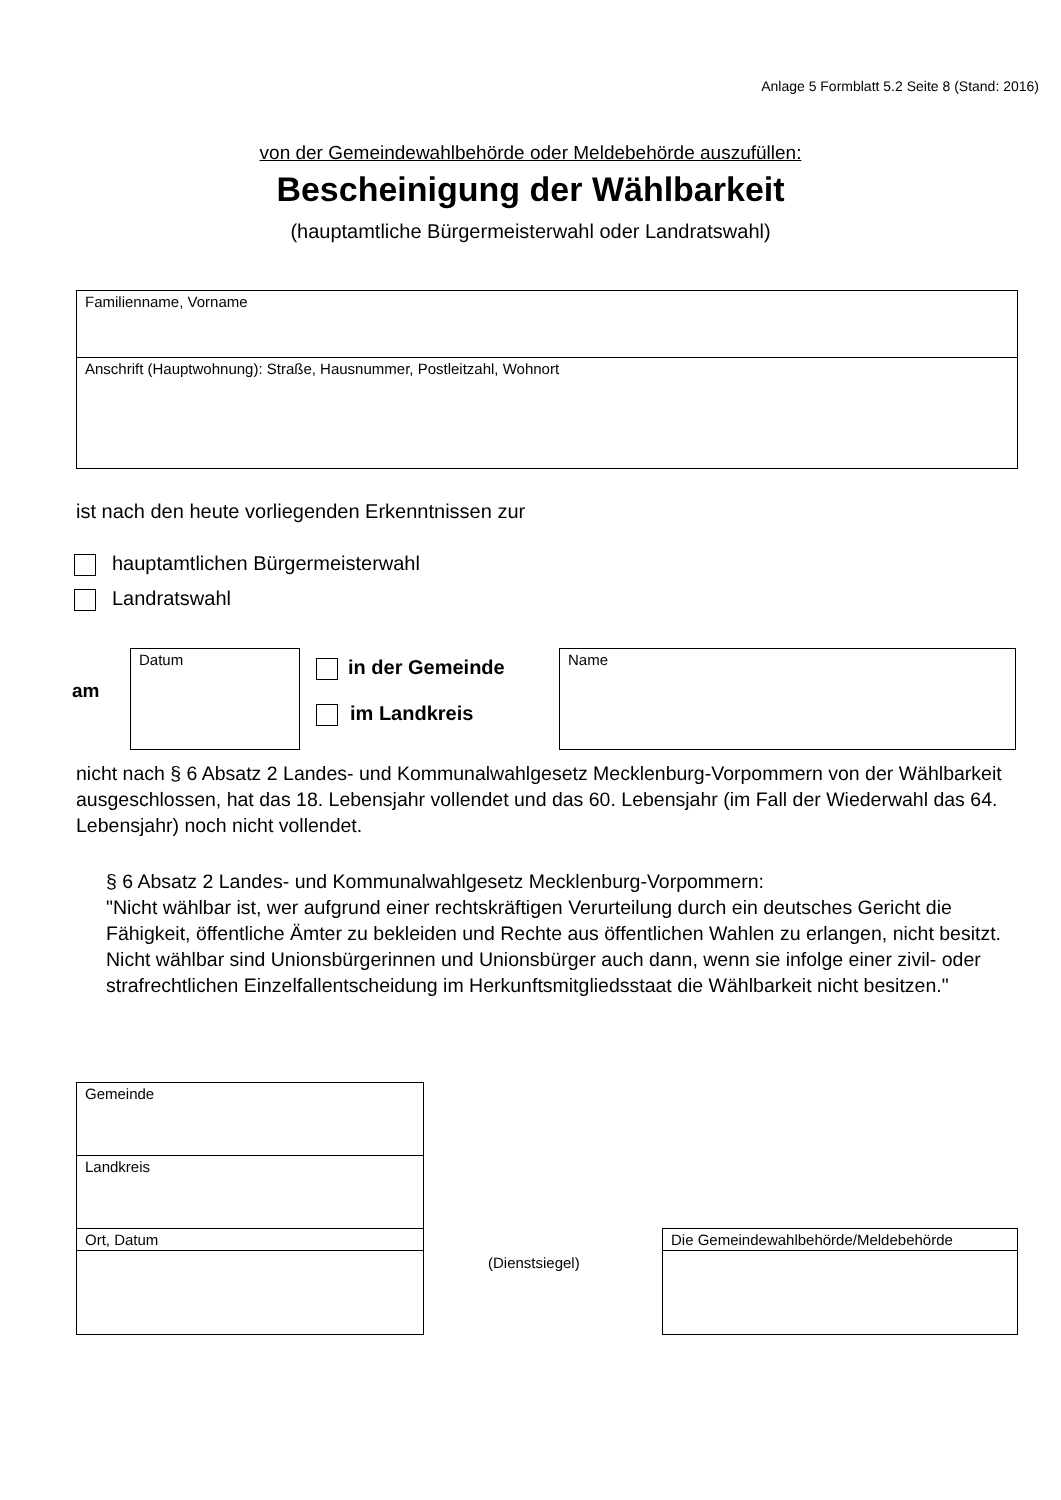Anlage 5 Formblatt 5.2 Seite 8 (Stand: 2016)
von der Gemeindewahlbehörde oder Meldebehörde auszufüllen:
Bescheinigung der Wählbarkeit
(hauptamtliche Bürgermeisterwahl oder Landratswahl)
Familienname, Vorname
Anschrift (Hauptwohnung): Straße, Hausnummer, Postleitzahl, Wohnort
ist nach den heute vorliegenden Erkenntnissen zur
hauptamtlichen Bürgermeisterwahl
Landratswahl
am
Datum in der Gemeinde
im Landkreis
Name
nicht nach § 6 Absatz 2 Landes- und Kommunalwahlgesetz Mecklenburg-Vorpommern von der Wählbarkeit ausgeschlossen, hat das 18. Lebensjahr vollendet und das 60. Lebensjahr (im Fall der Wiederwahl das 64. Lebensjahr) noch nicht vollendet.
§ 6 Absatz 2 Landes- und Kommunalwahlgesetz Mecklenburg-Vorpommern:
"Nicht wählbar ist, wer aufgrund einer rechtskräftigen Verurteilung durch ein deutsches Gericht die Fähigkeit, öffentliche Ämter zu bekleiden und Rechte aus öffentlichen Wahlen zu erlangen, nicht besitzt. Nicht wählbar sind Unionsbürgerinnen und Unionsbürger auch dann, wenn sie infolge einer zivil- oder strafrechtlichen Einzelfallentscheidung im Herkunftsmitgliedsstaat die Wählbarkeit nicht besitzen."
Gemeinde
Landkreis
Ort, Datum
(Dienstsiegel)
Die Gemeindewahlbehörde/Meldebehörde